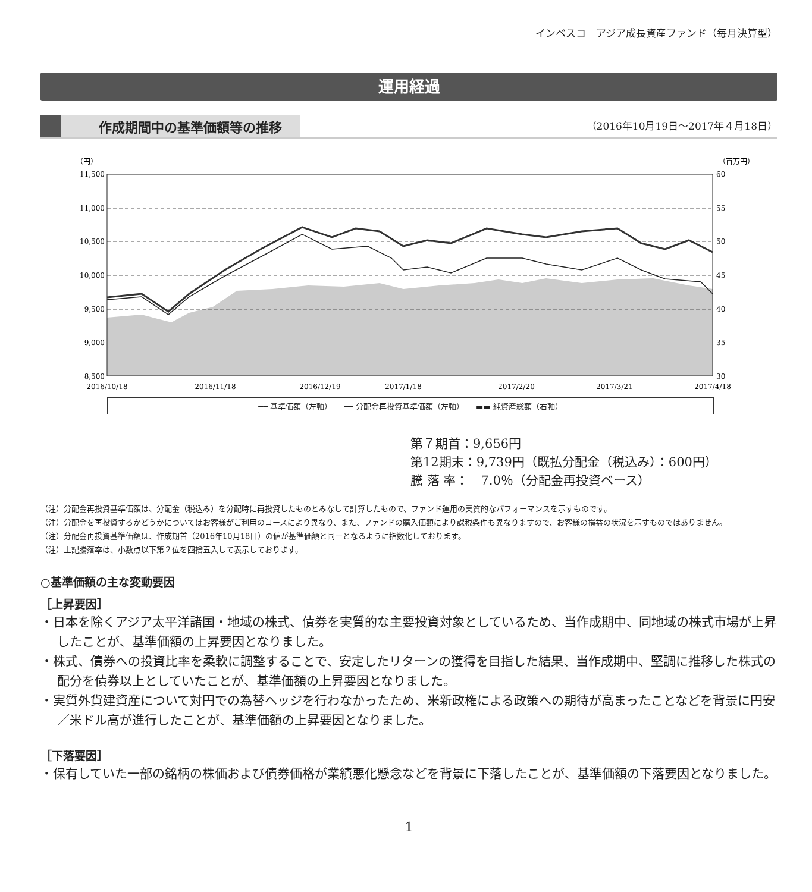インベスコ　アジア成長資産ファンド（毎月決算型）
運用経過
作成期間中の基準価額等の推移 （2016年10月19日～2017年４月18日）
（円）
（百万円）
11,500
11,000
10,500
10,000
9,500
9,000
8,500
60
55
50
45
40
35
30
2016/10/18
2016/11/18
2016/12/19
2017/1/18
2017/2/20
2017/3/21
2017/4/18
━━ 基準価額（左軸）　　━━ 分配金再投資基準価額（左軸）　　▬▬ 純資産総額（右軸）
第７期首：9,656円
第12期末：9,739円（既払分配金（税込み）：600円）
騰 落 率：　7.0％（分配金再投資ベース）
（注）分配金再投資基準価額は、分配金（税込み）を分配時に再投資したものとみなして計算したもので、ファンド運用の実質的なパフォーマンスを示すものです。
（注）分配金を再投資するかどうかについてはお客様がご利用のコースにより異なり、また、ファンドの購入価額により課税条件も異なりますので、お客様の損益の状況を示すものではありません。
（注）分配金再投資基準価額は、作成期首（2016年10月18日）の値が基準価額と同一となるように指数化しております。
（注）上記騰落率は、小数点以下第２位を四捨五入して表示しております。
○基準価額の主な変動要因
［上昇要因］
・日本を除くアジア太平洋諸国・地域の株式、債券を実質的な主要投資対象としているため、当作成期中、同地域の株式市場が上昇したことが、基準価額の上昇要因となりました。
・株式、債券への投資比率を柔軟に調整することで、安定したリターンの獲得を目指した結果、当作成期中、堅調に推移した株式の配分を債券以上としていたことが、基準価額の上昇要因となりました。
・実質外貨建資産について対円での為替ヘッジを行わなかったため、米新政権による政策への期待が高まったことなどを背景に円安／米ドル高が進行したことが、基準価額の上昇要因となりました。
［下落要因］
・保有していた一部の銘柄の株価および債券価格が業績悪化懸念などを背景に下落したことが、基準価額の下落要因となりました。
1